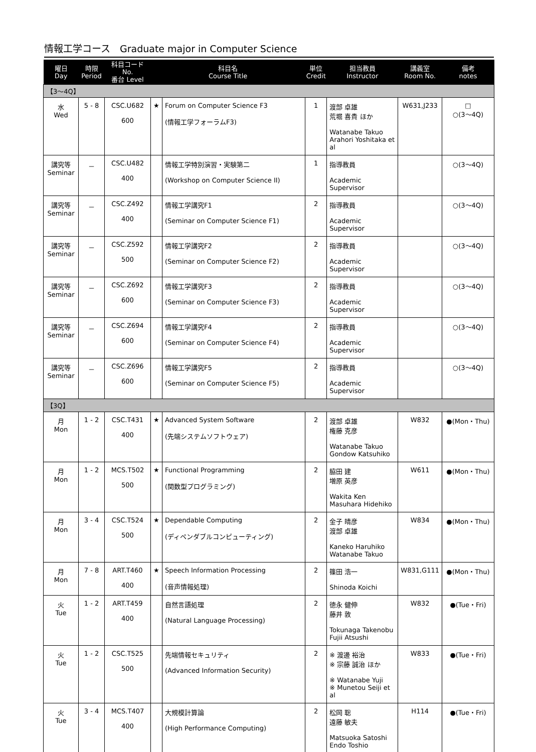情報工学コース　Graduate major in Computer Science
| 曜日 Day | 時限 Period | 科目コード No. 番台 Level | 科目名 Course Title | | 単位 Credit | 担当教員 Instructor | 講義室 Room No. | 備考 notes |
| --- | --- | --- | --- | --- | --- | --- | --- | --- |
| 【3～4Q】 | | | | | | | | |
| 水 Wed | 5 - 8 | CSC.U682 600 | ★ | Forum on Computer Science F3 (情報工学フォーラムF3) | 1 | 渡部 卓雄 荒堀 喜貴 ほか Watanabe Takuo Arahori Yoshitaka et al | W631,J233 | □ ○(3～4Q) |
| 講究等 Seminar | － | CSC.U482 400 | | 情報工学特別演習・実験第二 (Workshop on Computer Science II) | 1 | 指導教員 Academic Supervisor | | ○(3～4Q) |
| 講究等 Seminar | － | CSC.Z492 400 | | 情報工学講究F1 (Seminar on Computer Science F1) | 2 | 指導教員 Academic Supervisor | | ○(3～4Q) |
| 講究等 Seminar | － | CSC.Z592 500 | | 情報工学講究F2 (Seminar on Computer Science F2) | 2 | 指導教員 Academic Supervisor | | ○(3～4Q) |
| 講究等 Seminar | － | CSC.Z692 600 | | 情報工学講究F3 (Seminar on Computer Science F3) | 2 | 指導教員 Academic Supervisor | | ○(3～4Q) |
| 講究等 Seminar | － | CSC.Z694 600 | | 情報工学講究F4 (Seminar on Computer Science F4) | 2 | 指導教員 Academic Supervisor | | ○(3～4Q) |
| 講究等 Seminar | － | CSC.Z696 600 | | 情報工学講究F5 (Seminar on Computer Science F5) | 2 | 指導教員 Academic Supervisor | | ○(3～4Q) |
| 【3Q】 | | | | | | | | |
| 月 Mon | 1 - 2 | CSC.T431 400 | ★ | Advanced System Software (先端システムソフトウェア) | 2 | 渡部 卓雄 権藤 克彦 Watanabe Takuo Gondow Katsuhiko | W832 | ●(Mon・Thu) |
| 月 Mon | 1 - 2 | MCS.T502 500 | ★ | Functional Programming (関数型プログラミング) | 2 | 脇田 建 増原 英彦 Wakita Ken Masuhara Hidehiko | W611 | ●(Mon・Thu) |
| 月 Mon | 3 - 4 | CSC.T524 500 | ★ | Dependable Computing (ディペンダブルコンピューティング) | 2 | 金子 晴彦 渡部 卓雄 Kaneko Haruhiko Watanabe Takuo | W834 | ●(Mon・Thu) |
| 月 Mon | 7 - 8 | ART.T460 400 | ★ | Speech Information Processing (音声情報処理) | 2 | 篠田 浩一 Shinoda Koichi | W831,G111 | ●(Mon・Thu) |
| 火 Tue | 1 - 2 | ART.T459 400 | | 自然言語処理 (Natural Language Processing) | 2 | 徳永 健伸 藤井 敦 Tokunaga Takenobu Fujii Atsushi | W832 | ●(Tue・Fri) |
| 火 Tue | 1 - 2 | CSC.T525 500 | | 先端情報セキュリティ (Advanced Information Security) | 2 | ※ 渡邊 裕治 ※ 宗藤 誠治 ほか ※ Watanabe Yuji ※ Munetou Seiji et al | W833 | ●(Tue・Fri) |
| 火 Tue | 3 - 4 | MCS.T407 400 | | 大規模計算論 (High Performance Computing) | 2 | 松岡 聡 遠藤 敏夫 Matsuoka Satoshi Endo Toshio | H114 | ●(Tue・Fri) |